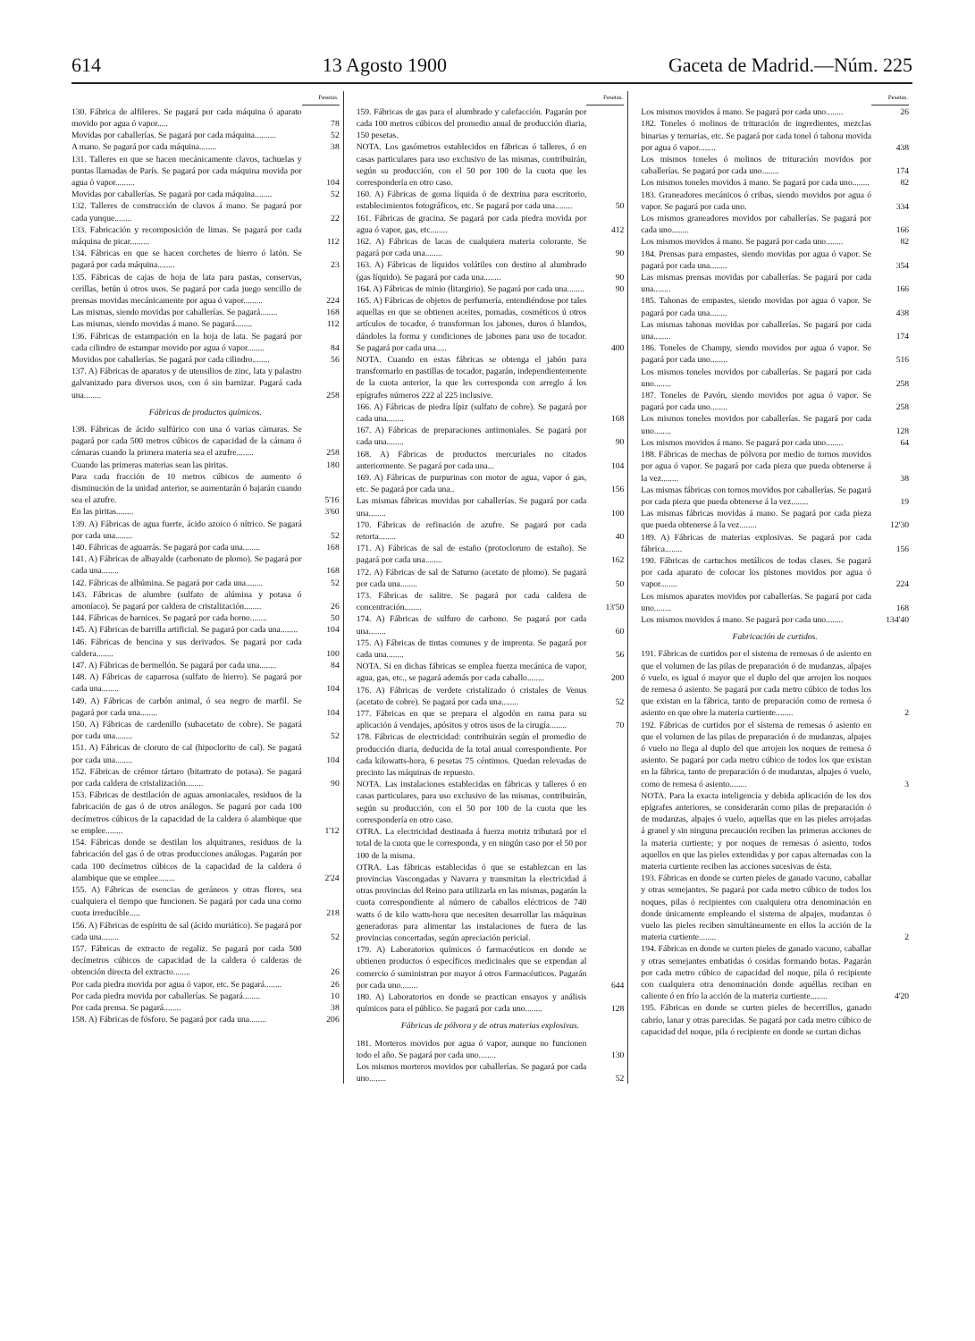614 13 Agosto 1900 Gaceta de Madrid.—Núm. 225
| | Pesetas. |
| 130. Fábrica de alfileres. Se pagará por cada máquina ó aparato movido por agua ó vapor..... | 78 |
| Movidas por caballerías. Se pagará por cada máquina.......... | 52 |
| A mano. Se pagará por cada máquina........ | 38 |
| 131. Talleres en que se hacen mecánicamente clavos, tachuelas y puntas llamadas de París. Se pagará por cada máquina movida por agua ó vapor......... | 104 |
| Movidas por caballerías. Se pagará por cada máquina........ | 52 |
| 132. Talleres de construcción de clavos á mano. Se pagará por cada yunque........ | 22 |
| 133. Fabricación y recomposición de limas. Se pagará por cada máquina de picar......... | 112 |
| 134. Fábricas en que se hacen corchetes de hierro ó latón. Se pagará por cada máquina........ | 23 |
| 135. Fábricas de cajas de hoja de lata para pastas, conservas, cerillas, betún ú otros usos. Se pagará por cada juego sencillo de prensas movidas mecánicamente por agua ó vapor......... | 224 |
| Las mismas, siendo movidas por caballerías. Se pagará........ | 168 |
| Las mismas, siendo movidas á mano. Se pagará........ | 112 |
| 136. Fábricas de estampación en la hoja de lata. Se pagará por cada cilindro de estampar movido por agua ó vapor........ | 84 |
| Movidos por caballerías. Se pagará por cada cilindro........ | 56 |
| 137. A) Fábricas de aparatos y de utensilios de zinc, lata y palastro galvanizado para diversos usos, con ó sin barnizar. Pagará cada una........ | 258 |
| Fábricas de productos químicos. | |
| 138. Fábricas de ácido sulfúrico con una ó varias cámaras. Se pagará por cada 500 metros cúbicos de capacidad de la cámara ó cámaras cuando la primera materia sea el azufre........ | 258 |
| Cuando las primeras materias sean las piritas. | 180 |
| Para cada fracción de 10 metros cúbicos de aumento ó disminución de la unidad anterior, se aumentarán ó bajarán cuando sea el azufre. | 5'16 |
| En las piritas........ | 3'60 |
| 139. A) Fábricas de agua fuerte, ácido azoico ó nítrico. Se pagará por cada una........ | 52 |
| 140. Fábricas de aguarrás. Se pagará por cada una........ | 168 |
| 141. A) Fábricas de albayalde (carbonato de plomo). Se pagará por cada una........ | 168 |
| 142. Fábricas de albúmina. Se pagará por cada una........ | 52 |
| 143. Fábricas de alumbre (sulfato de alúmina y potasa ó amoníaco). Se pagará por caldera de cristalización........ | 26 |
| 144. Fábricas de barnices. Se pagará por cada horno........ | 50 |
| 145. A) Fábricas de barrilla artificial. Se pagará por cada una........ | 104 |
| 146. Fábricas de bencina y sus derivados. Se pagará por cada caldera........ | 100 |
| 147. A) Fábricas de bermellón. Se pagará por cada una........ | 84 |
| 148. A) Fábricas de caparrosa (sulfato de hierro). Se pagará por cada una........ | 104 |
| 149. A) Fábricas de carbón animal, ó sea negro de marfil. Se pagará por cada una........ | 104 |
| 150. A) Fábricas de cardenillo (subacetato de cobre). Se pagará por cada una........ | 52 |
| 151. A) Fábricas de cloruro de cal (hipoclorito de cal). Se pagará por cada una........ | 104 |
| 152. Fábricas de crémor tártaro (bitartrato de potasa). Se pagará por cada caldera de cristalización........ | 90 |
| 153. Fábricas de destilación de aguas amoniacales, residuos de la fabricación de gas ó de otros análogos. Se pagará por cada 100 decímetros cúbicos de la capacidad de la caldera ó alambique que se emplee........ | 1'12 |
| 154. Fábricas donde se destilan los alquitranes, residuos de la fabricación del gas ó de otras producciones análogas. Pagarán por cada 100 decímetros cúbicos de la capacidad de la caldera ó alambique que se emplee........ | 2'24 |
| 155. A) Fábricas de esencias de geráneos y otras flores, sea cualquiera el tiempo que funcionen. Se pagará por cada una como cuota irreducible..... | 218 |
| 156. A) Fábricas de espíritu de sal (ácido muriático). Se pagará por cada una........ | 52 |
| 157. Fábricas de extracto de regaliz. Se pagará por cada 500 decímetros cúbicos de capacidad de la caldera ó calderas de obtención directa del extracto........ | 26 |
| Por cada piedra movida por agua ó vapor, etc. Se pagará........ | 26 |
| Por cada piedra movida por caballerías. Se pagará........ | 10 |
| Por cada prensa. Se pagará........ | 38 |
| 158. A) Fábricas de fósforo. Se pagará por cada una........ | 206 |
| | Pesetas. |
| 159. Fábricas de gas para el alumbrado y calefacción. Pagarán por cada 100 metros cúbicos del promedio anual de producción diaria, 150 pesetas. | |
| NOTA. Los gasómetros establecidos en fábricas ó talleres, ó en casas particulares para uso exclusivo de las mismas, contribuirán, según su producción, con el 50 por 100 de la cuota que les correspondería en otro caso. | |
| 160. A) Fábricas de goma líquida ó de dextrina para escritorio, establecimientos fotográficos, etc. Se pagará por cada una........ | 50 |
| 161. Fábricas de gracina. Se pagará por cada piedra movida por agua ó vapor, gas, etc........ | 412 |
| 162. A) Fábricas de lacas de cualquiera materia colorante. Se pagará por cada una........ | 90 |
| 163. A) Fábricas de líquidos volátiles con destino al alumbrado (gas líquido). Se pagará por cada una........ | 90 |
| 164. A) Fábricas de minio (litargirio). Se pagará por cada una........ | 90 |
| 165. A) Fábricas de objetos de perfumería, entendiéndose por tales aquellas en que se obtienen aceites, pomadas, cosméticos ú otros artículos de tocador, ó transforman los jabones, duros ó blandos, dándoles la forma y condiciones de jabones para uso de tocador. Se pagará por cada una..... | 400 |
| NOTA. Cuando en estas fábricas se obtenga el jabón para transformarlo en pastillas de tocador, pagarán, independientemente de la cuota anterior, la que les corresponda con arreglo á los epígrafes números 222 al 225 inclusive. | |
| 166. A) Fábricas de piedra lípiz (sulfato de cobre). Se pagará por cada una........ | 168 |
| 167. A) Fábricas de preparaciones antimoniales. Se pagará por cada una........ | 90 |
| 168. A) Fábricas de productos mercuriales no citados anteriormente. Se pagará por cada una... | 104 |
| 169. A) Fábricas de purpurinas con motor de agua, vapor ó gas, etc. Se pagará por cada una.. | 156 |
| Las mismas fábricas movidas por caballerías. Se pagará por cada una........ | 100 |
| 170. Fábricas de refinación de azufre. Se pagará por cada retorta........ | 40 |
| 171. A) Fábricas de sal de estaño (protocloruro de estaño). Se pagará por cada una........ | 162 |
| 172. A) Fábricas de sal de Saturno (acetato de plomo). Se pagará por cada una........ | 50 |
| 173. Fábricas de salitre. Se pagará por cada caldera de concentración........ | 13'50 |
| 174. A) Fábricas de sulfuro de carbono. Se pagará por cada una........ | 60 |
| 175. A) Fábricas de tintas comunes y de imprenta. Se pagará por cada una........ | 56 |
| NOTA. Si en dichas fábricas se emplea fuerza mecánica de vapor, agua, gas, etc., se pagará además por cada caballo........ | 200 |
| 176. A) Fábricas de verdete cristalizado ó cristales de Venus (acetato de cobre). Se pagará por cada una........ | 52 |
| 177. Fábricas en que se prepara el algodón en rama para su aplicación á vendajes, apósitos y otros usos de la cirugía........ | 70 |
| 178. Fábricas de electricidad: contribuirán según el promedio de producción diaria, deducida de la total anual correspondiente. Por cada kilowatts-hora, 6 pesetas 75 céntimos. Quedan relevadas de precinto las máquinas de repuesto. | |
| NOTA. Las instalaciones establecidas en fábricas y talleres ó en casas particulares, para uso exclusivo de las mismas, contribuirán, según su producción, con el 50 por 100 de la cuota que les correspondería en otro caso. | |
| OTRA. La electricidad destinada á fuerza motriz tributará por el total de la cuota que le corresponda, y en ningún caso por el 50 por 100 de la misma. | |
| OTRA. Las fábricas establecidas ó que se establezcan en las provincias Vascongadas y Navarra y transmitan la electricidad á otras provincias del Reino para utilizarla en las mismas, pagarán la cuota correspondiente al número de caballos eléctricos de 740 watts ó de kilo watts-hora que necesiten desarrollar las máquinas generadoras para alimentar las instalaciones de fuera de las provincias concertadas, según apreciación pericial. | |
| 179. A) Laboratorios químicos ó farmacéuticos en donde se obtienen productos ó específicos medicinales que se expendan al comercio ó suministran por mayor á otros Farmacéuticos. Pagarán por cada uno........ | 644 |
| 180. A) Laboratorios en donde se practican ensayos y análisis químicos para el público. Se pagará por cada uno........ | 128 |
| Fábricas de pólvora y de otras materias explosivas. | |
| 181. Morteros movidos por agua ó vapor, aunque no funcionen todo el año. Se pagará por cada uno........ | 130 |
| Los mismos morteros movidos por caballerías. Se pagará por cada uno........ | 52 |
| | Pesetas. |
| Los mismos movidos á mano. Se pagará por cada uno........ | 26 |
| 182. Toneles ó molinos de trituración de ingredientes, mezclas binarias y ternarias, etc. Se pagará por cada tonel ó tahona movida por agua ó vapor........ | 438 |
| Los mismos toneles ó molinos de trituración movidos por caballerías. Se pagará por cada uno........ | 174 |
| Los mismos toneles movidos á mano. Se pagará por cada uno........ | 82 |
| 183. Graneadores mecánicos ó cribas, siendo movidos por agua ó vapor. Se pagará por cada uno. | 334 |
| Los mismos graneadores movidos por caballerías. Se pagará por cada uno........ | 166 |
| Los mismos movidos á mano. Se pagará por cada uno........ | 82 |
| 184. Prensas para empastes, siendo movidas por agua ó vapor. Se pagará por cada una........ | 354 |
| Las mismas prensas movidas por caballerías. Se pagará por cada una........ | 166 |
| 185. Tahonas de empastes, siendo movidas por agua ó vapor. Se pagará por cada una........ | 438 |
| Las mismas tahonas movidas por caballerías. Se pagará por cada una........ | 174 |
| 186. Toneles de Champy, siendo movidos por agua ó vapor. Se pagará por cada uno........ | 516 |
| Los mismos toneles movidos por caballerías. Se pagará por cada uno........ | 258 |
| 187. Toneles de Pavón, siendo movidos por agua ó vapor. Se pagará por cada uno........ | 258 |
| Los mismos toneles movidos por caballerías. Se pagará por cada uno........ | 128 |
| Los mismos movidos á mano. Se pagará por cada uno........ | 64 |
| 188. Fábricas de mechas de pólvora por medio de tornos movidos por agua ó vapor. Se pagará por cada pieza que pueda obtenerse á la vez........ | 38 |
| Las mismas fábricas con tornos movidos por caballerías. Se pagará por cada pieza que pueda obtenerse á la vez........ | 19 |
| Las mismas fábricas movidas á mano. Se pagará por cada pieza que pueda obtenerse á la vez........ | 12'30 |
| 189. A) Fábricas de materias explosivas. Se pagará por cada fábrica........ | 156 |
| 190. Fábricas de cartuchos metálicos de todas clases. Se pagará por cada aparato de colocar los pistones movidos por agua ó vapor........ | 224 |
| Los mismos aparatos movidos por caballerías. Se pagará por cada uno........ | 168 |
| Los mismos movidos á mano. Se pagará por cada uno........ | 134'40 |
| Fabricación de curtidos. | |
| 191. Fábricas de curtidos por el sistema de remesas ó de asiento en que el volumen de las pilas de preparación ó de mudanzas, alpajes ó vuelo, es igual ó mayor que el duplo del que arrojen los noques de remesa ó asiento. Se pagará por cada metro cúbico de todos los que existan en la fábrica, tanto de preparación como de remesa ó asiento en que obre la materia curtiente........ | 2 |
| 192. Fábricas de curtidos por el sistema de remesas ó asiento en que el volumen de las pilas de preparación ó de mudanzas, alpajes ó vuelo no llega al duplo del que arrojen los noques de remesa ó asiento. Se pagará por cada metro cúbico de todos los que existan en la fábrica, tanto de preparación ó de mudanzas, alpajes ó vuelo, como de remesa ó asiento........ | 3 |
| NOTA. Para la exacta inteligencia y debida aplicación de los dos epígrafes anteriores, se considerarán como pilas de preparación ó de mudanzas, alpajes ó vuelo, aquellas que en las pieles arrojadas á granel y sin ninguna precaución reciben las primeras acciones de la materia curtiente; y por noques de remesas ó asiento, todos aquellos en que las pieles extendidas y por capas alternadas con la materia curtiente reciben las acciones sucesivas de ésta. | |
| 193. Fábricas en donde se curten pieles de ganado vacuno, caballar y otras semejantes. Se pagará por cada metro cúbico de todos los noques, pilas ó recipientes con cualquiera otra denominación en donde únicamente empleando el sistema de alpajes, mudanzas ó vuelo las pieles reciben simultáneamente en ellos la acción de la materia curtiente........ | 2 |
| 194. Fábricas en donde se curten pieles de ganado vacuno, caballar y otras semejantes embatidas ó cosidas formando botas. Pagarán por cada metro cúbico de capacidad del noque, pila ó recipiente con cualquiera otra denominación donde aquéllas reciban en caliente ó en frío la acción de la materia curtiente........ | 4'20 |
| 195. Fábricas en donde se curten pieles de becerrillos, ganado cabrío, lanar y otras parecidas. Se pagará por cada metro cúbico de capacidad del noque, pila ó recipiente en donde se curtan dichas | |